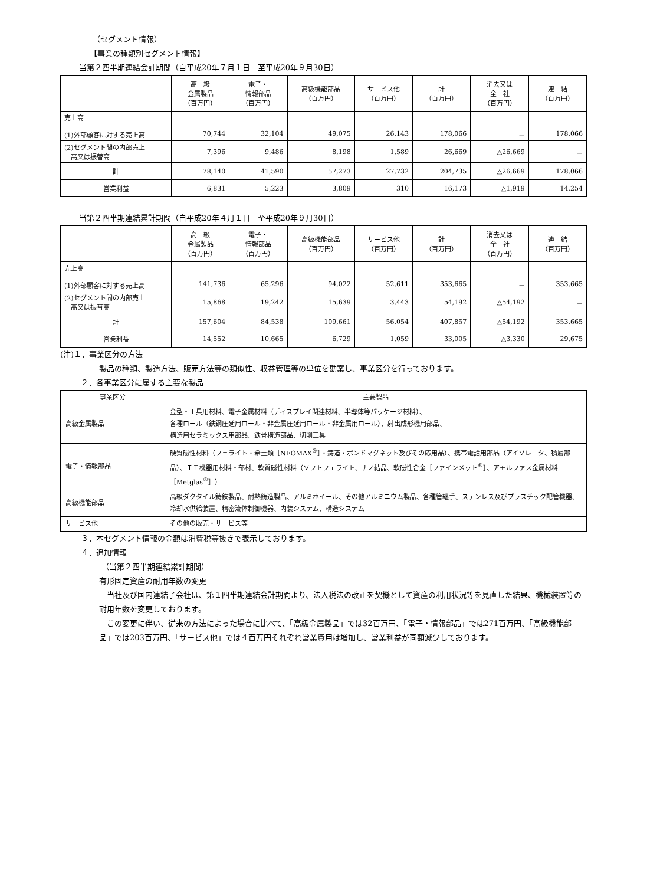（セグメント情報）
【事業の種類別セグメント情報】
当第２四半期連結会計期間（自平成20年７月１日　至平成20年９月30日）
| | 高 級 金属製品 （百万円） | 電子・ 情報部品 （百万円） | 高級機能部品 （百万円） | サービス他 （百万円） | 計 （百万円） | 消去又は 全 社 （百万円） | 連 結 （百万円） |
| --- | --- | --- | --- | --- | --- | --- | --- |
| 売上高 (1)外部顧客に対する売上高 | 70,744 | 32,104 | 49,075 | 26,143 | 178,066 | － | 178,066 |
| (2)セグメント間の内部売上 高又は振替高 | 7,396 | 9,486 | 8,198 | 1,589 | 26,669 | △26,669 | － |
| 計 | 78,140 | 41,590 | 57,273 | 27,732 | 204,735 | △26,669 | 178,066 |
| 営業利益 | 6,831 | 5,223 | 3,809 | 310 | 16,173 | △1,919 | 14,254 |
当第２四半期連結累計期間（自平成20年４月１日　至平成20年９月30日）
| | 高 級 金属製品 （百万円） | 電子・ 情報部品 （百万円） | 高級機能部品 （百万円） | サービス他 （百万円） | 計 （百万円） | 消去又は 全 社 （百万円） | 連 結 （百万円） |
| --- | --- | --- | --- | --- | --- | --- | --- |
| 売上高 (1)外部顧客に対する売上高 | 141,736 | 65,296 | 94,022 | 52,611 | 353,665 | － | 353,665 |
| (2)セグメント間の内部売上 高又は振替高 | 15,868 | 19,242 | 15,639 | 3,443 | 54,192 | △54,192 | － |
| 計 | 157,604 | 84,538 | 109,661 | 56,054 | 407,857 | △54,192 | 353,665 |
| 営業利益 | 14,552 | 10,665 | 6,729 | 1,059 | 33,005 | △3,330 | 29,675 |
(注)１．事業区分の方法
製品の種類、製造方法、販売方法等の類似性、収益管理等の単位を勘案し、事業区分を行っております。
２．各事業区分に属する主要な製品
| 事業区分 | 主要製品 |
| --- | --- |
| 高級金属製品 | 金型・工具用材料、電子金属材料（ディスプレイ関連材料、半導体等パッケージ材料）、 各種ロール（鉄鋼圧延用ロール・非金属圧延用ロール・非金属用ロール）、射出成形機用部品、 構造用セラミックス用部品、鉄骨構造部品、切削工具 |
| 電子・情報部品 | 硬質磁性材料（フェライト・希土類［NEOMAX<sup>®</sup>］・鋳造・ボンドマグネット及びその応用品）、携帯電話用部品（アイソレータ、積層部品）、ＩＴ機器用材料・部材、軟質磁性材料（ソフトフェライト、ナノ結晶、軟磁性合金［ファインメット<sup>®</sup>］、アモルファス金属材料［Metglas<sup>®</sup>］） |
| 高級機能部品 | 高級ダクタイル鋳鉄製品、耐熱鋳造製品、アルミホイール、その他アルミニウム製品、各種管継手、ステンレス及びプラスチック配管機器、冷却水供給装置、精密流体制御機器、内装システム、構造システム |
| サービス他 | その他の販売・サービス等 |
３．本セグメント情報の金額は消費税等抜きで表示しております。
４．追加情報
（当第２四半期連結累計期間）
有形固定資産の耐用年数の変更
　当社及び国内連結子会社は、第１四半期連結会計期間より、法人税法の改正を契機として資産の利用状況等を見直した結果、機械装置等の耐用年数を変更しております。
　この変更に伴い、従来の方法によった場合に比べて、「高級金属製品」では32百万円、「電子・情報部品」では271百万円、「高級機能部品」では203百万円、「サービス他」では４百万円それぞれ営業費用は増加し、営業利益が同額減少しております。